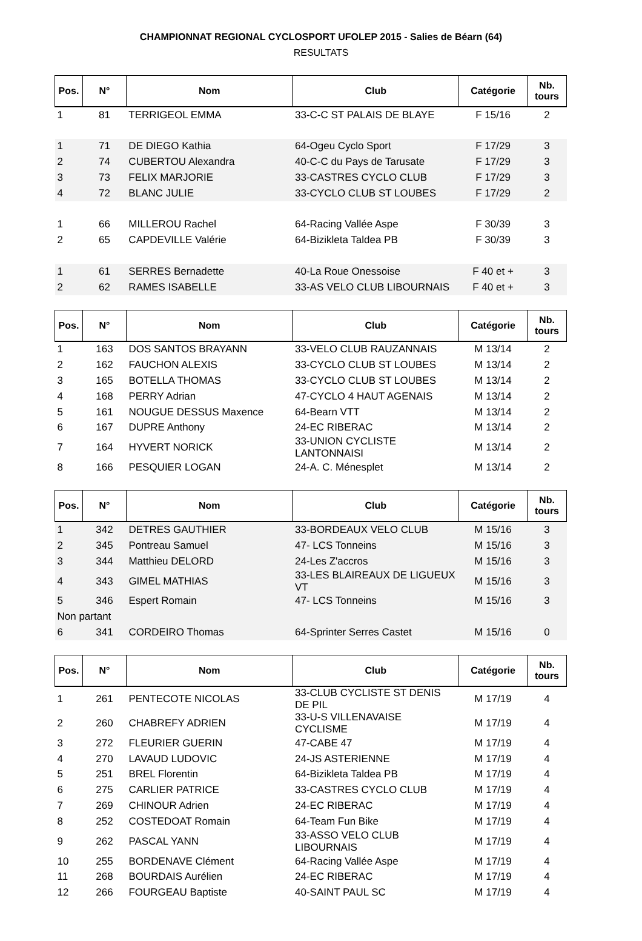CHAMPIONNAT REGIONAL CYCLOSPORT UFOLEP 2015 - Salies de Béarn (64)
RESULTATS
| Pos. | N° | Nom | Club | Catégorie | Nb. tours |
| --- | --- | --- | --- | --- | --- |
| 1 | 81 | TERRIGEOL EMMA | 33-C-C ST PALAIS DE BLAYE | F 15/16 | 2 |
| 1 | 71 | DE DIEGO Kathia | 64-Ogeu Cyclo Sport | F 17/29 | 3 |
| 2 | 74 | CUBERTOU Alexandra | 40-C-C du Pays de Tarusate | F 17/29 | 3 |
| 3 | 73 | FELIX MARJORIE | 33-CASTRES CYCLO CLUB | F 17/29 | 3 |
| 4 | 72 | BLANC JULIE | 33-CYCLO CLUB ST LOUBES | F 17/29 | 2 |
| 1 | 66 | MILLEROU Rachel | 64-Racing Vallée Aspe | F 30/39 | 3 |
| 2 | 65 | CAPDEVILLE Valérie | 64-Bizikleta Taldea PB | F 30/39 | 3 |
| 1 | 61 | SERRES Bernadette | 40-La Roue Onessoise | F 40 et + | 3 |
| 2 | 62 | RAMES ISABELLE | 33-AS VELO CLUB LIBOURNAIS | F 40 et + | 3 |
| Pos. | N° | Nom | Club | Catégorie | Nb. tours |
| --- | --- | --- | --- | --- | --- |
| 1 | 163 | DOS SANTOS BRAYANN | 33-VELO CLUB RAUZANNAIS | M 13/14 | 2 |
| 2 | 162 | FAUCHON ALEXIS | 33-CYCLO CLUB ST LOUBES | M 13/14 | 2 |
| 3 | 165 | BOTELLA THOMAS | 33-CYCLO CLUB ST LOUBES | M 13/14 | 2 |
| 4 | 168 | PERRY Adrian | 47-CYCLO 4 HAUT AGENAIS | M 13/14 | 2 |
| 5 | 161 | NOUGUE DESSUS Maxence | 64-Bearn VTT | M 13/14 | 2 |
| 6 | 167 | DUPRE Anthony | 24-EC RIBERAC | M 13/14 | 2 |
| 7 | 164 | HYVERT NORICK | 33-UNION CYCLISTE LANTONNAISI | M 13/14 | 2 |
| 8 | 166 | PESQUIER LOGAN | 24-A. C. Ménesplet | M 13/14 | 2 |
| Pos. | N° | Nom | Club | Catégorie | Nb. tours |
| --- | --- | --- | --- | --- | --- |
| 1 | 342 | DETRES GAUTHIER | 33-BORDEAUX VELO CLUB | M 15/16 | 3 |
| 2 | 345 | Pontreau Samuel | 47- LCS Tonneins | M 15/16 | 3 |
| 3 | 344 | Matthieu DELORD | 24-Les Z'accros | M 15/16 | 3 |
| 4 | 343 | GIMEL MATHIAS | 33-LES BLAIREAUX DE LIGUEUX VT | M 15/16 | 3 |
| 5 | 346 | Espert Romain | 47- LCS Tonneins | M 15/16 | 3 |
| Non partant | | | | | |
| 6 | 341 | CORDEIRO Thomas | 64-Sprinter Serres Castet | M 15/16 | 0 |
| Pos. | N° | Nom | Club | Catégorie | Nb. tours |
| --- | --- | --- | --- | --- | --- |
| 1 | 261 | PENTECOTE NICOLAS | 33-CLUB CYCLISTE ST DENIS DE PIL | M 17/19 | 4 |
| 2 | 260 | CHABREFY ADRIEN | 33-U-S VILLENAVAISE CYCLISME | M 17/19 | 4 |
| 3 | 272 | FLEURIER GUERIN | 47-CABE 47 | M 17/19 | 4 |
| 4 | 270 | LAVAUD LUDOVIC | 24-JS ASTERIENNE | M 17/19 | 4 |
| 5 | 251 | BREL Florentin | 64-Bizikleta Taldea PB | M 17/19 | 4 |
| 6 | 275 | CARLIER PATRICE | 33-CASTRES CYCLO CLUB | M 17/19 | 4 |
| 7 | 269 | CHINOUR Adrien | 24-EC RIBERAC | M 17/19 | 4 |
| 8 | 252 | COSTEDOAT Romain | 64-Team Fun Bike | M 17/19 | 4 |
| 9 | 262 | PASCAL YANN | 33-ASSO VELO CLUB LIBOURNAIS | M 17/19 | 4 |
| 10 | 255 | BORDENAVE Clément | 64-Racing Vallée Aspe | M 17/19 | 4 |
| 11 | 268 | BOURDAIS Aurélien | 24-EC RIBERAC | M 17/19 | 4 |
| 12 | 266 | FOURGEAU Baptiste | 40-SAINT PAUL SC | M 17/19 | 4 |